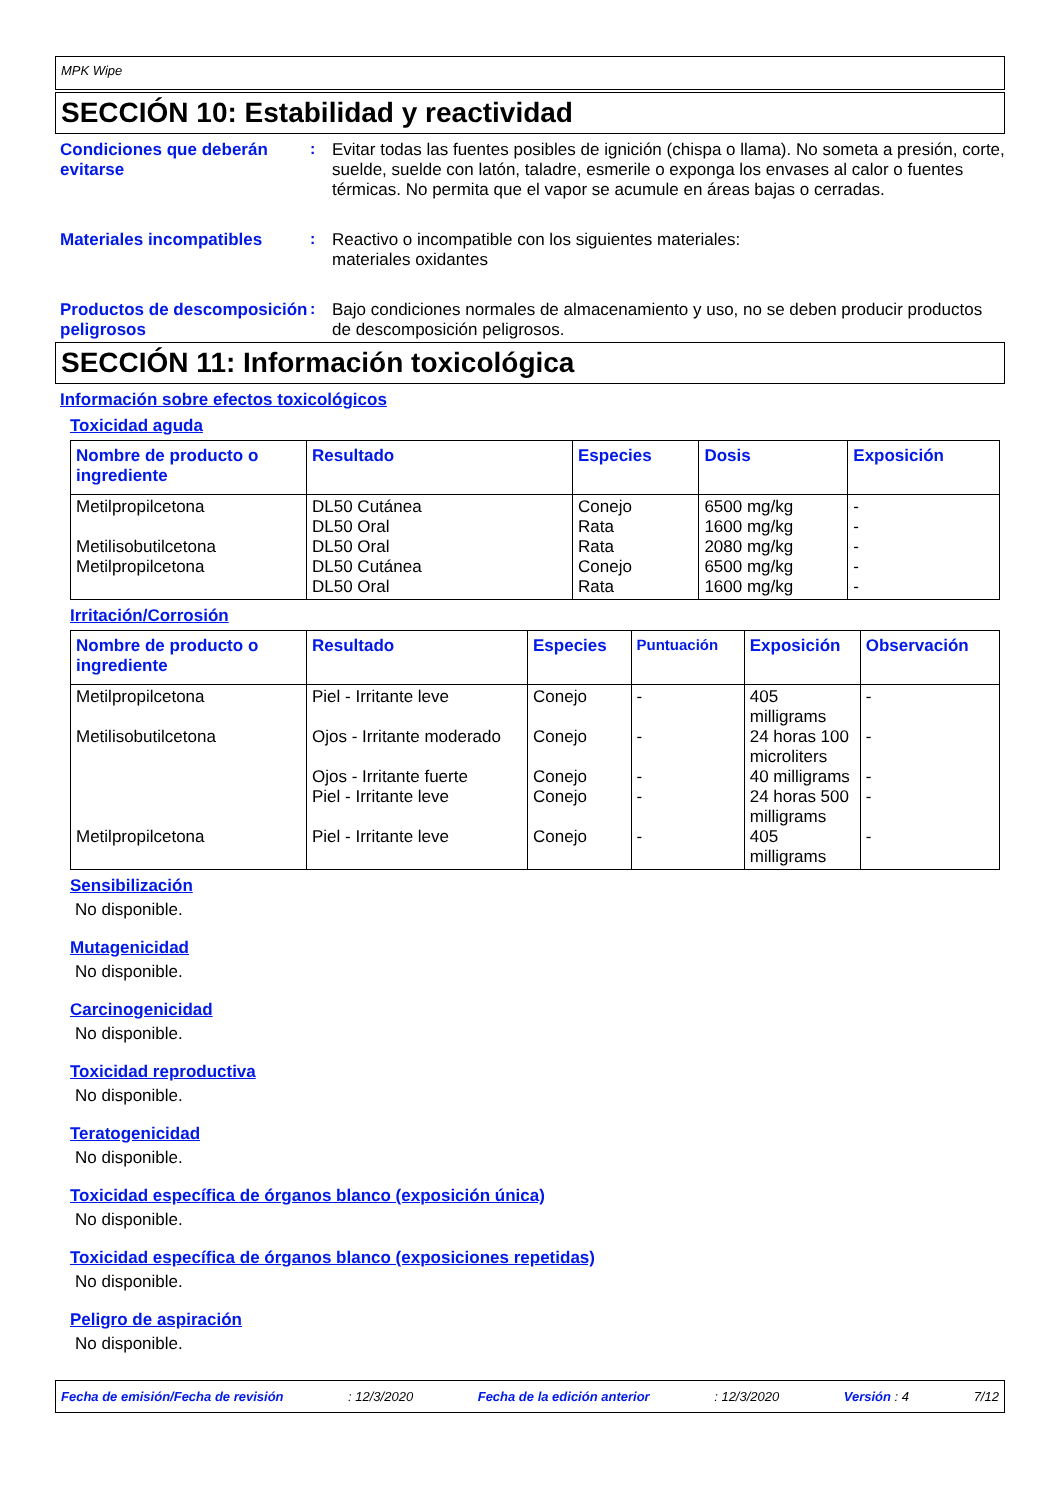MPK Wipe
SECCIÓN 10: Estabilidad y reactividad
Condiciones que deberán evitarse
: Evitar todas las fuentes posibles de ignición (chispa o llama). No someta a presión, corte, suelde, suelde con latón, taladre, esmerile o exponga los envases al calor o fuentes térmicas. No permita que el vapor se acumule en áreas bajas o cerradas.
Materiales incompatibles : Reactivo o incompatible con los siguientes materiales:
materiales oxidantes
Productos de descomposición peligrosos
: Bajo condiciones normales de almacenamiento y uso, no se deben producir productos de descomposición peligrosos.
SECCIÓN 11: Información toxicológica
Información sobre efectos toxicológicos
Toxicidad aguda
| Nombre de producto o ingrediente | Resultado | Especies | Dosis | Exposición |
| --- | --- | --- | --- | --- |
| Metilpropilcetona Metilisobutilcetona Metilpropilcetona | DL50 Cutánea DL50 Oral DL50 Oral DL50 Cutánea DL50 Oral | Conejo Rata Rata Conejo Rata | 6500 mg/kg 1600 mg/kg 2080 mg/kg 6500 mg/kg 1600 mg/kg | - - - - - |
Irritación/Corrosión
| Nombre de producto o ingrediente | Resultado | Especies | Puntuación | Exposición | Observación |
| --- | --- | --- | --- | --- | --- |
| Metilpropilcetona Metilisobutilcetona Metilpropilcetona | Piel - Irritante leve Ojos - Irritante moderado Ojos - Irritante fuerte Piel - Irritante leve Piel - Irritante leve | Conejo Conejo Conejo Conejo Conejo | - - - - - | 405 milligrams 24 horas 100 microliters 40 milligrams 24 horas 500 milligrams 405 milligrams | - - - - - |
Sensibilización
No disponible.
Mutagenicidad
No disponible.
Carcinogenicidad
No disponible.
Toxicidad reproductiva
No disponible.
Teratogenicidad
No disponible.
Toxicidad específica de órganos blanco (exposición única)
No disponible.
Toxicidad específica de órganos blanco (exposiciones repetidas)
No disponible.
Peligro de aspiración
No disponible.
Fecha de emisión/Fecha de revisión: 12/3/2020 Fecha de la edición anterior: 12/3/2020 Versión : 4 7/12